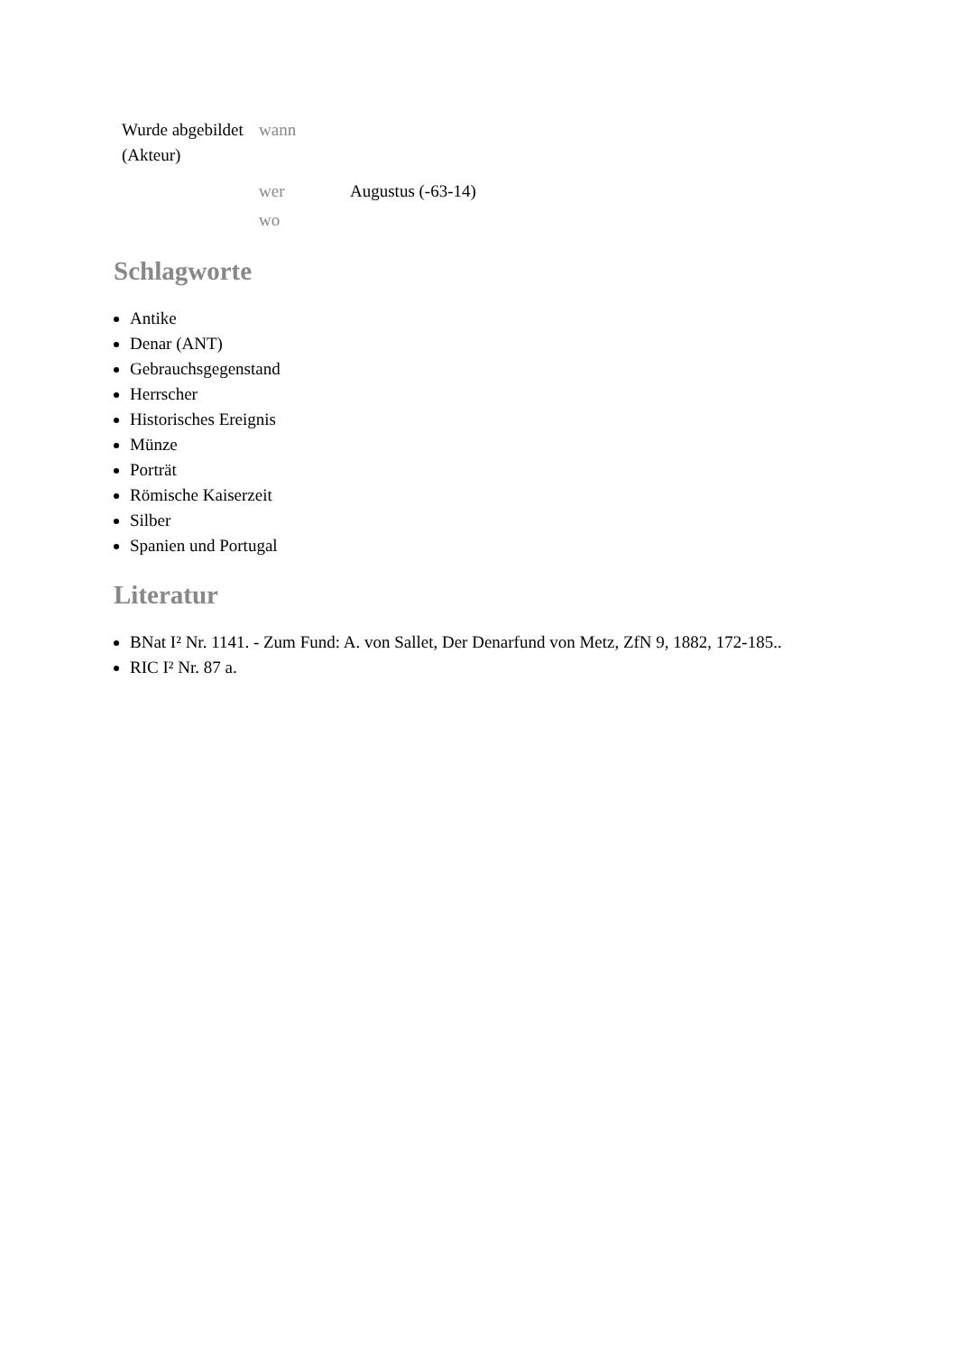| Wurde abgebildet (Akteur) | wann | |
| | wer | Augustus (-63-14) |
| | wo | |
Schlagworte
Antike
Denar (ANT)
Gebrauchsgegenstand
Herrscher
Historisches Ereignis
Münze
Porträt
Römische Kaiserzeit
Silber
Spanien und Portugal
Literatur
BNat I² Nr. 1141. - Zum Fund: A. von Sallet, Der Denarfund von Metz, ZfN 9, 1882, 172-185..
RIC I² Nr. 87 a.